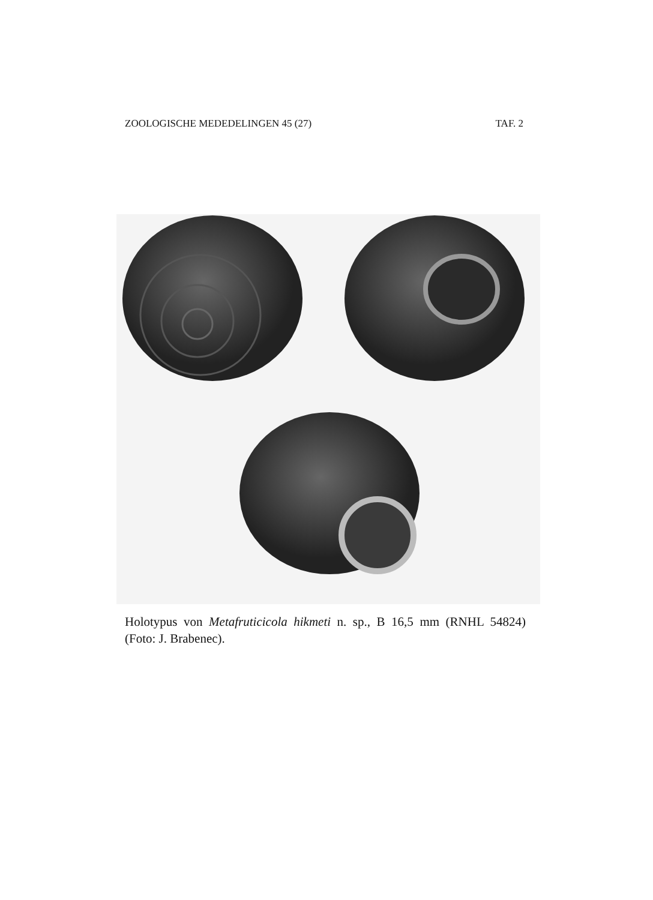ZOOLOGISCHE MEDEDELINGEN 45 (27) TAF. 2
Holotypus von Metafruticicola hikmeti n. sp., B 16,5 mm (RNHL 54824) (Foto: J. Brabenec).